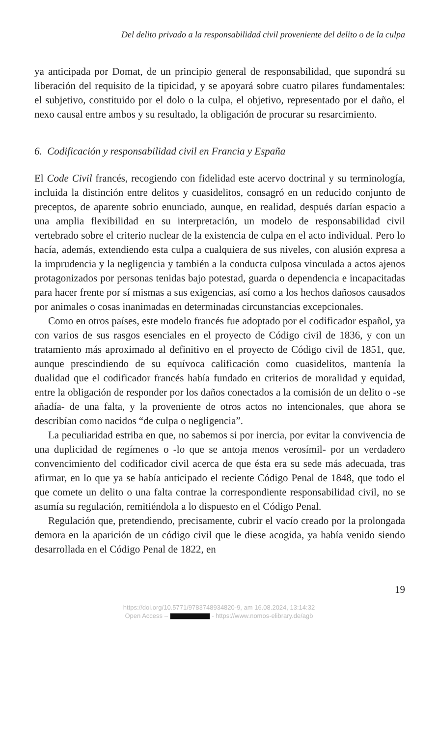Del delito privado a la responsabilidad civil proveniente del delito o de la culpa
ya anticipada por Domat, de un principio general de responsabilidad, que supondrá su liberación del requisito de la tipicidad, y se apoyará sobre cuatro pilares fundamentales: el subjetivo, constituido por el dolo o la culpa, el objetivo, representado por el daño, el nexo causal entre ambos y su resultado, la obligación de procurar su resarcimiento.
6. Codificación y responsabilidad civil en Francia y España
El Code Civil francés, recogiendo con fidelidad este acervo doctrinal y su terminología, incluida la distinción entre delitos y cuasidelitos, consagró en un reducido conjunto de preceptos, de aparente sobrio enunciado, aunque, en realidad, después darían espacio a una amplia flexibilidad en su interpretación, un modelo de responsabilidad civil vertebrado sobre el criterio nuclear de la existencia de culpa en el acto individual. Pero lo hacía, además, extendiendo esta culpa a cualquiera de sus niveles, con alusión expresa a la imprudencia y la negligencia y también a la conducta culposa vinculada a actos ajenos protagonizados por personas tenidas bajo potestad, guarda o dependencia e incapacitadas para hacer frente por sí mismas a sus exigencias, así como a los hechos dañosos causados por animales o cosas inanimadas en determinadas circunstancias excepcionales.
Como en otros países, este modelo francés fue adoptado por el codificador español, ya con varios de sus rasgos esenciales en el proyecto de Código civil de 1836, y con un tratamiento más aproximado al definitivo en el proyecto de Código civil de 1851, que, aunque prescindiendo de su equívoca calificación como cuasidelitos, mantenía la dualidad que el codificador francés había fundado en criterios de moralidad y equidad, entre la obligación de responder por los daños conectados a la comisión de un delito o -se añadía- de una falta, y la proveniente de otros actos no intencionales, que ahora se describían como nacidos “de culpa o negligencia”.
La peculiaridad estriba en que, no sabemos si por inercia, por evitar la convivencia de una duplicidad de regímenes o -lo que se antoja menos verosímil- por un verdadero convencimiento del codificador civil acerca de que ésta era su sede más adecuada, tras afirmar, en lo que ya se había anticipado el reciente Código Penal de 1848, que todo el que comete un delito o una falta contrae la correspondiente responsabilidad civil, no se asumía su regulación, remitiéndola a lo dispuesto en el Código Penal.
Regulación que, pretendiendo, precisamente, cubrir el vacío creado por la prolongada demora en la aparición de un código civil que le diese acogida, ya había venido siendo desarrollada en el Código Penal de 1822, en
19
https://doi.org/10.5771/9783748934820-9, am 16.08.2024, 13:14:32
Open Access – - https://www.nomos-elibrary.de/agb